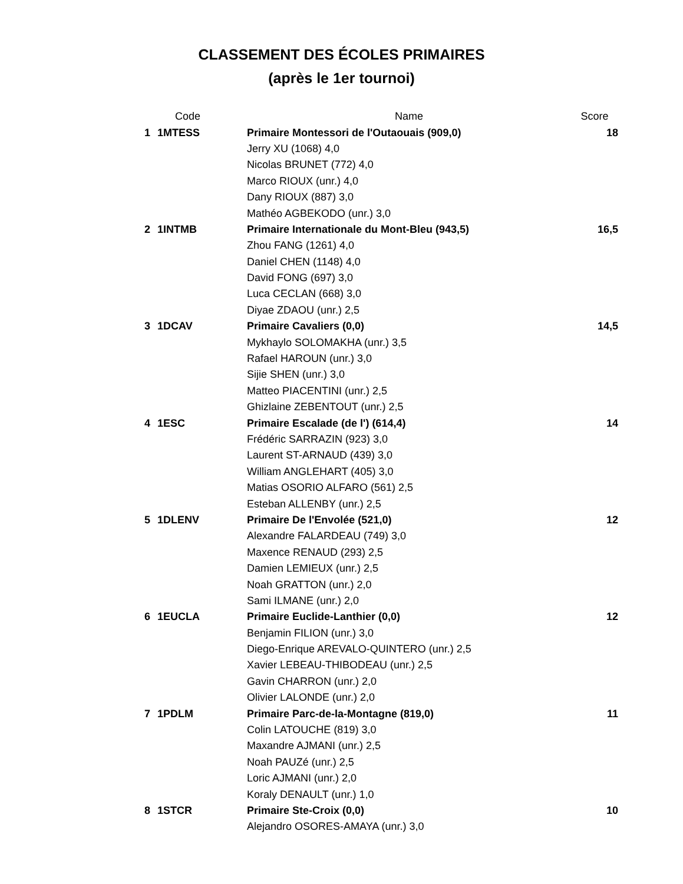CLASSEMENT DES ÉCOLES PRIMAIRES
(après le 1er tournoi)
| | Code | Name | Score |
| --- | --- | --- | --- |
| 1 | 1MTESS | Primaire Montessori de l'Outaouais (909,0) | 18 |
| | | Jerry XU (1068) 4,0 | |
| | | Nicolas BRUNET (772) 4,0 | |
| | | Marco RIOUX (unr.) 4,0 | |
| | | Dany RIOUX (887) 3,0 | |
| | | Mathéo AGBEKODO (unr.) 3,0 | |
| 2 | 1INTMB | Primaire Internationale du Mont-Bleu (943,5) | 16,5 |
| | | Zhou FANG (1261) 4,0 | |
| | | Daniel CHEN (1148) 4,0 | |
| | | David FONG (697) 3,0 | |
| | | Luca CECLAN (668) 3,0 | |
| | | Diyae ZDAOU (unr.) 2,5 | |
| 3 | 1DCAV | Primaire Cavaliers (0,0) | 14,5 |
| | | Mykhaylo SOLOMAKHA (unr.) 3,5 | |
| | | Rafael HAROUN (unr.) 3,0 | |
| | | Sijie SHEN (unr.) 3,0 | |
| | | Matteo PIACENTINI (unr.) 2,5 | |
| | | Ghizlaine ZEBENTOUT (unr.) 2,5 | |
| 4 | 1ESC | Primaire Escalade (de l') (614,4) | 14 |
| | | Frédéric SARRAZIN (923) 3,0 | |
| | | Laurent ST-ARNAUD (439) 3,0 | |
| | | William ANGLEHART (405) 3,0 | |
| | | Matias OSORIO ALFARO (561) 2,5 | |
| | | Esteban ALLENBY (unr.) 2,5 | |
| 5 | 1DLENV | Primaire De l'Envolée (521,0) | 12 |
| | | Alexandre FALARDEAU (749) 3,0 | |
| | | Maxence RENAUD (293) 2,5 | |
| | | Damien LEMIEUX (unr.) 2,5 | |
| | | Noah GRATTON (unr.) 2,0 | |
| | | Sami ILMANE (unr.) 2,0 | |
| 6 | 1EUCLA | Primaire Euclide-Lanthier (0,0) | 12 |
| | | Benjamin FILION (unr.) 3,0 | |
| | | Diego-Enrique AREVALO-QUINTERO (unr.) 2,5 | |
| | | Xavier LEBEAU-THIBODEAU (unr.) 2,5 | |
| | | Gavin CHARRON (unr.) 2,0 | |
| | | Olivier LALONDE (unr.) 2,0 | |
| 7 | 1PDLM | Primaire Parc-de-la-Montagne (819,0) | 11 |
| | | Colin LATOUCHE (819) 3,0 | |
| | | Maxandre AJMANI (unr.) 2,5 | |
| | | Noah PAUZé (unr.) 2,5 | |
| | | Loric AJMANI (unr.) 2,0 | |
| | | Koraly DENAULT (unr.) 1,0 | |
| 8 | 1STCR | Primaire Ste-Croix (0,0) | 10 |
| | | Alejandro OSORES-AMAYA (unr.) 3,0 | |